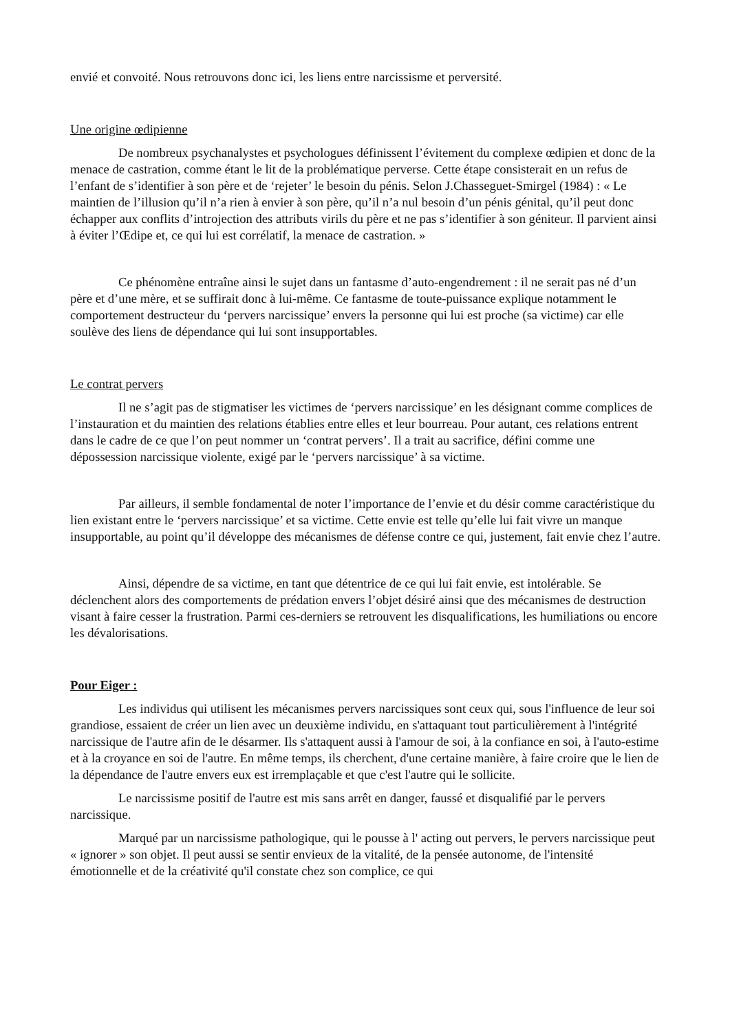envié et convoité. Nous retrouvons donc ici, les liens entre narcissisme et perversité.
Une origine œdipienne
De nombreux psychanalystes et psychologues définissent l’évitement du complexe œdipien et donc de la menace de castration, comme étant le lit de la problématique perverse. Cette étape consisterait en un refus de l’enfant de s’identifier à son père et de ‘rejeter’ le besoin du pénis. Selon J.Chasseguet-Smirgel (1984) : « Le maintien de l’illusion qu’il n’a rien à envier à son père, qu’il n’a nul besoin d’un pénis génital, qu’il peut donc échapper aux conflits d’introjection des attributs virils du père et ne pas s’identifier à son géniteur. Il parvient ainsi à éviter l’Œdipe et, ce qui lui est corrélatif, la menace de castration. »
Ce phénomène entraîne ainsi le sujet dans un fantasme d’auto-engendrement : il ne serait pas né d’un père et d’une mère, et se suffirait donc à lui-même. Ce fantasme de toute-puissance explique notamment le comportement destructeur du ‘pervers narcissique’ envers la personne qui lui est proche (sa victime) car elle soulève des liens de dépendance qui lui sont insupportables.
Le contrat pervers
Il ne s’agit pas de stigmatiser les victimes de ‘pervers narcissique’ en les désignant comme complices de l’instauration et du maintien des relations établies entre elles et leur bourreau. Pour autant, ces relations entrent dans le cadre de ce que l’on peut nommer un ‘contrat pervers’. Il a trait au sacrifice, défini comme une dépossession narcissique violente, exigé par le ‘pervers narcissique’ à sa victime.
Par ailleurs, il semble fondamental de noter l’importance de l’envie et du désir comme caractéristique du lien existant entre le ‘pervers narcissique’ et sa victime. Cette envie est telle qu’elle lui fait vivre un manque insupportable, au point qu’il développe des mécanismes de défense contre ce qui, justement, fait envie chez l’autre.
Ainsi, dépendre de sa victime, en tant que détentrice de ce qui lui fait envie, est intolérable. Se déclenchent alors des comportements de prédation envers l’objet désiré ainsi que des mécanismes de destruction visant à faire cesser la frustration. Parmi ces-derniers se retrouvent les disqualifications, les humiliations ou encore les dévalorisations.
Pour Eiger :
Les individus qui utilisent les mécanismes pervers narcissiques sont ceux qui, sous l'influence de leur soi grandiose, essaient de créer un lien avec un deuxième individu, en s'attaquant tout particulièrement à l'intégrité narcissique de l'autre afin de le désarmer. Ils s'attaquent aussi à l'amour de soi, à la confiance en soi, à l'auto-estime et à la croyance en soi de l'autre. En même temps, ils cherchent, d'une certaine manière, à faire croire que le lien de la dépendance de l'autre envers eux est irremplaçable et que c'est l'autre qui le sollicite.
Le narcissisme positif de l'autre est mis sans arrêt en danger, faussé et disqualifié par le pervers narcissique.
Marqué par un narcissisme pathologique, qui le pousse à l' acting out pervers, le pervers narcissique peut « ignorer » son objet. Il peut aussi se sentir envieux de la vitalité, de la pensée autonome, de l'intensité émotionnelle et de la créativité qu'il constate chez son complice, ce qui